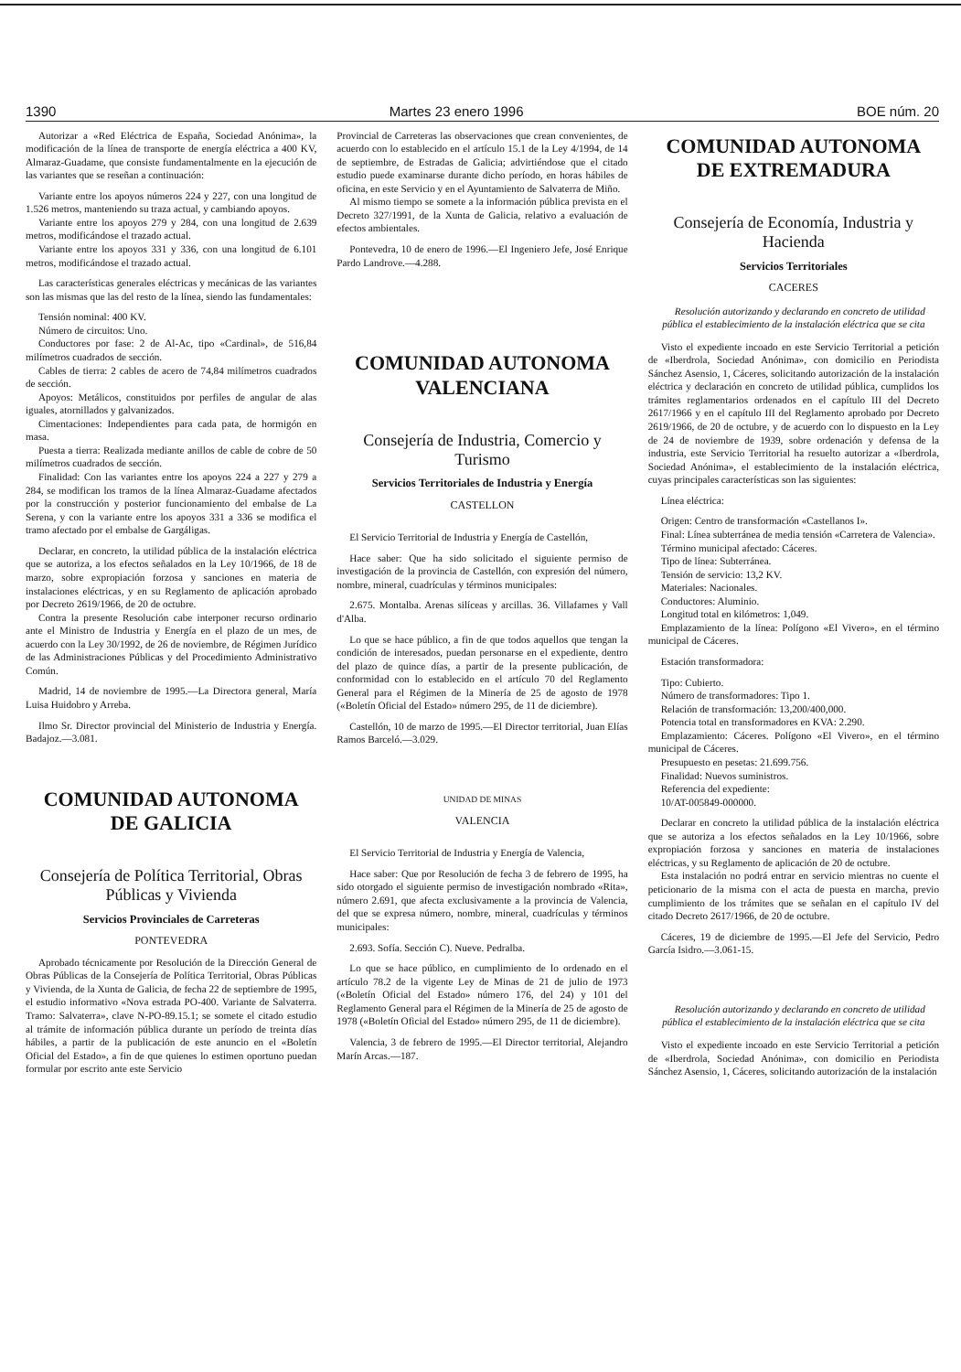1390 Martes 23 enero 1996 BOE núm. 20
Autorizar a «Red Eléctrica de España, Sociedad Anónima», la modificación de la línea de transporte de energía eléctrica a 400 KV, Almaraz-Guadame, que consiste fundamentalmente en la ejecución de las variantes que se reseñan a continuación:
Variante entre los apoyos números 224 y 227, con una longitud de 1.526 metros, manteniendo su traza actual, y cambiando apoyos.
Variante entre los apoyos 279 y 284, con una longitud de 2.639 metros, modificándose el trazado actual.
Variante entre los apoyos 331 y 336, con una longitud de 6.101 metros, modificándose el trazado actual.
Las características generales eléctricas y mecánicas de las variantes son las mismas que las del resto de la línea, siendo las fundamentales:
Tensión nominal: 400 KV.
Número de circuitos: Uno.
Conductores por fase: 2 de Al-Ac, tipo «Cardinal», de 516,84 milímetros cuadrados de sección.
Cables de tierra: 2 cables de acero de 74,84 milímetros cuadrados de sección.
Apoyos: Metálicos, constituidos por perfiles de angular de alas iguales, atornillados y galvanizados.
Cimentaciones: Independientes para cada pata, de hormigón en masa.
Puesta a tierra: Realizada mediante anillos de cable de cobre de 50 milímetros cuadrados de sección.
Finalidad: Con las variantes entre los apoyos 224 a 227 y 279 a 284, se modifican los tramos de la línea Almaraz-Guadame afectados por la construcción y posterior funcionamiento del embalse de La Serena, y con la variante entre los apoyos 331 a 336 se modifica el tramo afectado por el embalse de Gargáligas.
Declarar, en concreto, la utilidad pública de la instalación eléctrica que se autoriza, a los efectos señalados en la Ley 10/1966, de 18 de marzo, sobre expropiación forzosa y sanciones en materia de instalaciones eléctricas, y en su Reglamento de aplicación aprobado por Decreto 2619/1966, de 20 de octubre.
Contra la presente Resolución cabe interponer recurso ordinario ante el Ministro de Industria y Energía en el plazo de un mes, de acuerdo con la Ley 30/1992, de 26 de noviembre, de Régimen Jurídico de las Administraciones Públicas y del Procedimiento Administrativo Común.
Madrid, 14 de noviembre de 1995.—La Directora general, María Luisa Huidobro y Arreba.
Ilmo Sr. Director provincial del Ministerio de Industria y Energía. Badajoz.—3.081.
COMUNIDAD AUTONOMA
DE GALICIA
Consejería de Política Territorial, Obras Públicas y Vivienda
Servicios Provinciales de Carreteras
PONTEVEDRA
Aprobado técnicamente por Resolución de la Dirección General de Obras Públicas de la Consejería de Política Territorial, Obras Públicas y Vivienda, de la Xunta de Galicia, de fecha 22 de septiembre de 1995, el estudio informativo «Nova estrada PO-400. Variante de Salvaterra. Tramo: Salvaterra», clave N-PO-89.15.1; se somete el citado estudio al trámite de información pública durante un período de treinta días hábiles, a partir de la publicación de este anuncio en el «Boletín Oficial del Estado», a fin de que quienes lo estimen oportuno puedan formular por escrito ante este Servicio
Provincial de Carreteras las observaciones que crean convenientes, de acuerdo con lo establecido en el artículo 15.1 de la Ley 4/1994, de 14 de septiembre, de Estradas de Galicia; advirtiéndose que el citado estudio puede examinarse durante dicho período, en horas hábiles de oficina, en este Servicio y en el Ayuntamiento de Salvaterra de Miño.
Al mismo tiempo se somete a la información pública prevista en el Decreto 327/1991, de la Xunta de Galicia, relativo a evaluación de efectos ambientales.
Pontevedra, 10 de enero de 1996.—El Ingeniero Jefe, José Enrique Pardo Landrove.—4.288.
COMUNIDAD AUTONOMA
VALENCIANA
Consejería de Industria, Comercio y Turismo
Servicios Territoriales de Industria y Energía
CASTELLON
El Servicio Territorial de Industria y Energía de Castellón,
Hace saber: Que ha sido solicitado el siguiente permiso de investigación de la provincia de Castellón, con expresión del número, nombre, mineral, cuadrículas y términos municipales:
2.675. Montalba. Arenas silíceas y arcillas. 36. Villafames y Vall d'Alba.
Lo que se hace público, a fin de que todos aquellos que tengan la condición de interesados, puedan personarse en el expediente, dentro del plazo de quince días, a partir de la presente publicación, de conformidad con lo establecido en el artículo 70 del Reglamento General para el Régimen de la Minería de 25 de agosto de 1978 («Boletín Oficial del Estado» número 295, de 11 de diciembre).
Castellón, 10 de marzo de 1995.—El Director territorial, Juan Elías Ramos Barceló.—3.029.
UNIDAD DE MINAS
VALENCIA
El Servicio Territorial de Industria y Energía de Valencia,
Hace saber: Que por Resolución de fecha 3 de febrero de 1995, ha sido otorgado el siguiente permiso de investigación nombrado «Rita», número 2.691, que afecta exclusivamente a la provincia de Valencia, del que se expresa número, nombre, mineral, cuadrículas y términos municipales:
2.693. Sofía. Sección C). Nueve. Pedralba.
Lo que se hace público, en cumplimiento de lo ordenado en el artículo 78.2 de la vigente Ley de Minas de 21 de julio de 1973 («Boletín Oficial del Estado» número 176, del 24) y 101 del Reglamento General para el Régimen de la Minería de 25 de agosto de 1978 («Boletín Oficial del Estado» número 295, de 11 de diciembre).
Valencia, 3 de febrero de 1995.—El Director territorial, Alejandro Marín Arcas.—187.
COMUNIDAD AUTONOMA
DE EXTREMADURA
Consejería de Economía, Industria y Hacienda
Servicios Territoriales
CACERES
Resolución autorizando y declarando en concreto de utilidad pública el establecimiento de la instalación eléctrica que se cita
Visto el expediente incoado en este Servicio Territorial a petición de «Iberdrola, Sociedad Anónima», con domicilio en Periodista Sánchez Asensio, 1, Cáceres, solicitando autorización de la instalación eléctrica y declaración en concreto de utilidad pública, cumplidos los trámites reglamentarios ordenados en el capítulo III del Decreto 2617/1966 y en el capítulo III del Reglamento aprobado por Decreto 2619/1966, de 20 de octubre, y de acuerdo con lo dispuesto en la Ley de 24 de noviembre de 1939, sobre ordenación y defensa de la industria, este Servicio Territorial ha resuelto autorizar a «Iberdrola, Sociedad Anónima», el establecimiento de la instalación eléctrica, cuyas principales características son las siguientes:
Línea eléctrica:
Origen: Centro de transformación «Castellanos I».
Final: Línea subterránea de media tensión «Carretera de Valencia».
Término municipal afectado: Cáceres.
Tipo de línea: Subterránea.
Tensión de servicio: 13,2 KV.
Materiales: Nacionales.
Conductores: Aluminio.
Longitud total en kilómetros: 1,049.
Emplazamiento de la línea: Polígono «El Vivero», en el término municipal de Cáceres.
Estación transformadora:
Tipo: Cubierto.
Número de transformadores: Tipo 1.
Relación de transformación: 13,200/400,000.
Potencia total en transformadores en KVA: 2.290.
Emplazamiento: Cáceres. Polígono «El Vivero», en el término municipal de Cáceres.
Presupuesto en pesetas: 21.699.756.
Finalidad: Nuevos suministros.
Referencia del expediente:
10/AT-005849-000000.
Declarar en concreto la utilidad pública de la instalación eléctrica que se autoriza a los efectos señalados en la Ley 10/1966, sobre expropiación forzosa y sanciones en materia de instalaciones eléctricas, y su Reglamento de aplicación de 20 de octubre.
Esta instalación no podrá entrar en servicio mientras no cuente el peticionario de la misma con el acta de puesta en marcha, previo cumplimiento de los trámites que se señalan en el capítulo IV del citado Decreto 2617/1966, de 20 de octubre.
Cáceres, 19 de diciembre de 1995.—El Jefe del Servicio, Pedro García Isidro.—3.061-15.
Resolución autorizando y declarando en concreto de utilidad pública el establecimiento de la instalación eléctrica que se cita
Visto el expediente incoado en este Servicio Territorial a petición de «Iberdrola, Sociedad Anónima», con domicilio en Periodista Sánchez Asensio, 1, Cáceres, solicitando autorización de la instalación